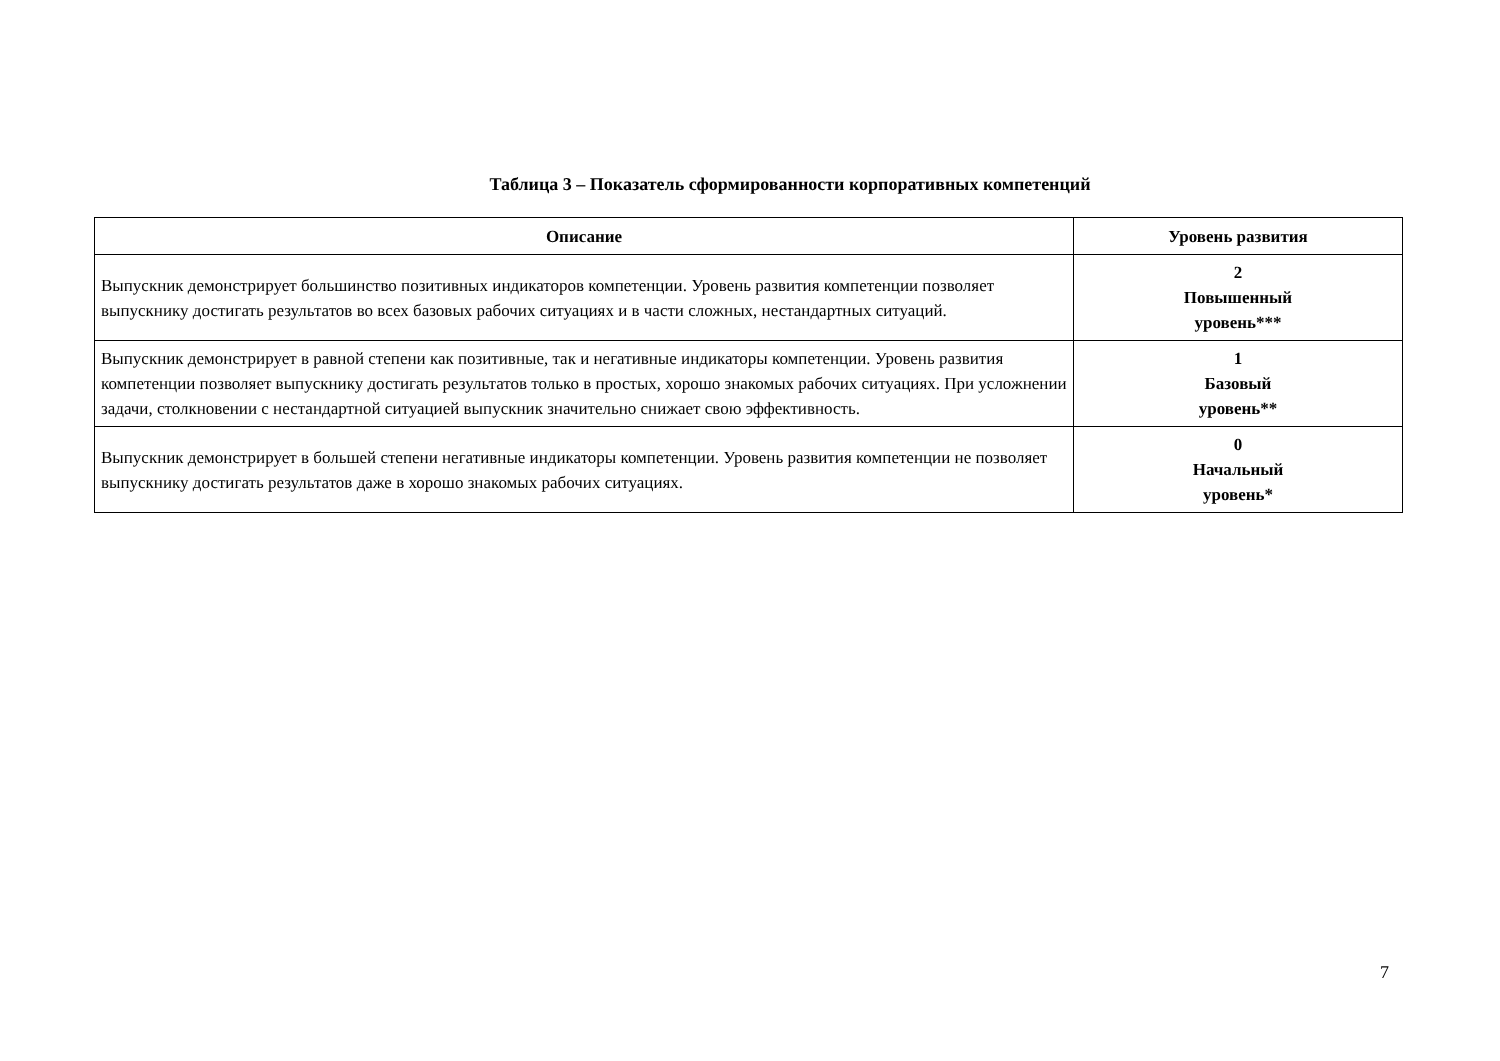Таблица 3 – Показатель сформированности корпоративных компетенций
| Описание | Уровень развития |
| --- | --- |
| Выпускник демонстрирует большинство позитивных индикаторов компетенции. Уровень развития компетенции позволяет выпускнику достигать результатов во всех базовых рабочих ситуациях и в части сложных, нестандартных ситуаций. | 2 Повышенный уровень*** |
| Выпускник демонстрирует в равной степени как позитивные, так и негативные индикаторы компетенции. Уровень развития компетенции позволяет выпускнику достигать результатов только в простых, хорошо знакомых рабочих ситуациях. При усложнении задачи, столкновении с нестандартной ситуацией выпускник значительно снижает свою эффективность. | 1 Базовый уровень** |
| Выпускник демонстрирует в большей степени негативные индикаторы компетенции. Уровень развития компетенции не позволяет выпускнику достигать результатов даже в хорошо знакомых рабочих ситуациях. | 0 Начальный уровень* |
7